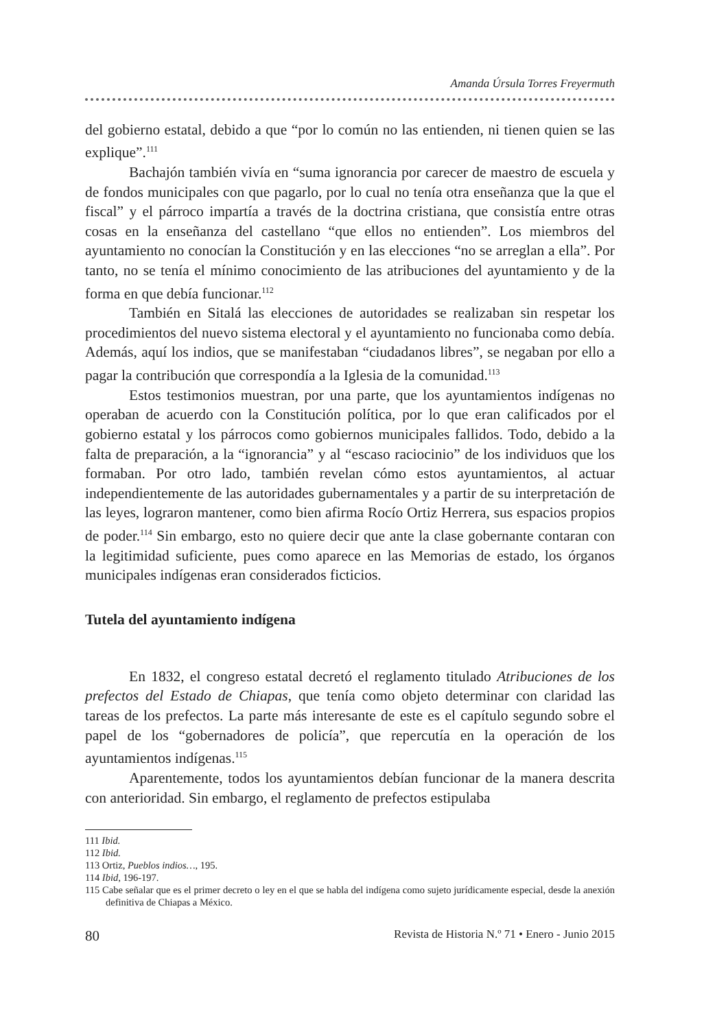Amanda Úrsula Torres Freyermuth
del gobierno estatal, debido a que “por lo común no las entienden, ni tienen quien se las explique”.<sup>111</sup>
Bachajón también vivía en “suma ignorancia por carecer de maestro de escuela y de fondos municipales con que pagarlo, por lo cual no tenía otra enseñanza que la que el fiscal” y el párroco impartía a través de la doctrina cristiana, que consistía entre otras cosas en la enseñanza del castellano “que ellos no entienden”. Los miembros del ayuntamiento no conocían la Constitución y en las elecciones “no se arreglan a ella”. Por tanto, no se tenía el mínimo conocimiento de las atribuciones del ayuntamiento y de la forma en que debía funcionar.<sup>112</sup>
También en Sitalá las elecciones de autoridades se realizaban sin respetar los procedimientos del nuevo sistema electoral y el ayuntamiento no funcionaba como debía. Además, aquí los indios, que se manifestaban “ciudadanos libres”, se negaban por ello a pagar la contribución que correspondía a la Iglesia de la comunidad.<sup>113</sup>
Estos testimonios muestran, por una parte, que los ayuntamientos indígenas no operaban de acuerdo con la Constitución política, por lo que eran calificados por el gobierno estatal y los párrocos como gobiernos municipales fallidos. Todo, debido a la falta de preparación, a la “ignorancia” y al “escaso raciocinio” de los individuos que los formaban. Por otro lado, también revelan cómo estos ayuntamientos, al actuar independientemente de las autoridades gubernamentales y a partir de su interpretación de las leyes, lograron mantener, como bien afirma Rocío Ortiz Herrera, sus espacios propios de poder.<sup>114</sup> Sin embargo, esto no quiere decir que ante la clase gobernante contaran con la legitimidad suficiente, pues como aparece en las Memorias de estado, los órganos municipales indígenas eran considerados ficticios.
Tutela del ayuntamiento indígena
En 1832, el congreso estatal decretó el reglamento titulado Atribuciones de los prefectos del Estado de Chiapas, que tenía como objeto determinar con claridad las tareas de los prefectos. La parte más interesante de este es el capítulo segundo sobre el papel de los “gobernadores de policía”, que repercutía en la operación de los ayuntamientos indígenas.<sup>115</sup>
Aparentemente, todos los ayuntamientos debían funcionar de la manera descrita con anterioridad. Sin embargo, el reglamento de prefectos estipulaba
111 Ibid.
112 Ibid.
113 Ortiz, Pueblos indios…, 195.
114 Ibid, 196-197.
115 Cabe señalar que es el primer decreto o ley en el que se habla del indígena como sujeto jurídicamente especial, desde la anexión definitiva de Chiapas a México.
80 Revista de Historia N.º 71 • Enero - Junio 2015